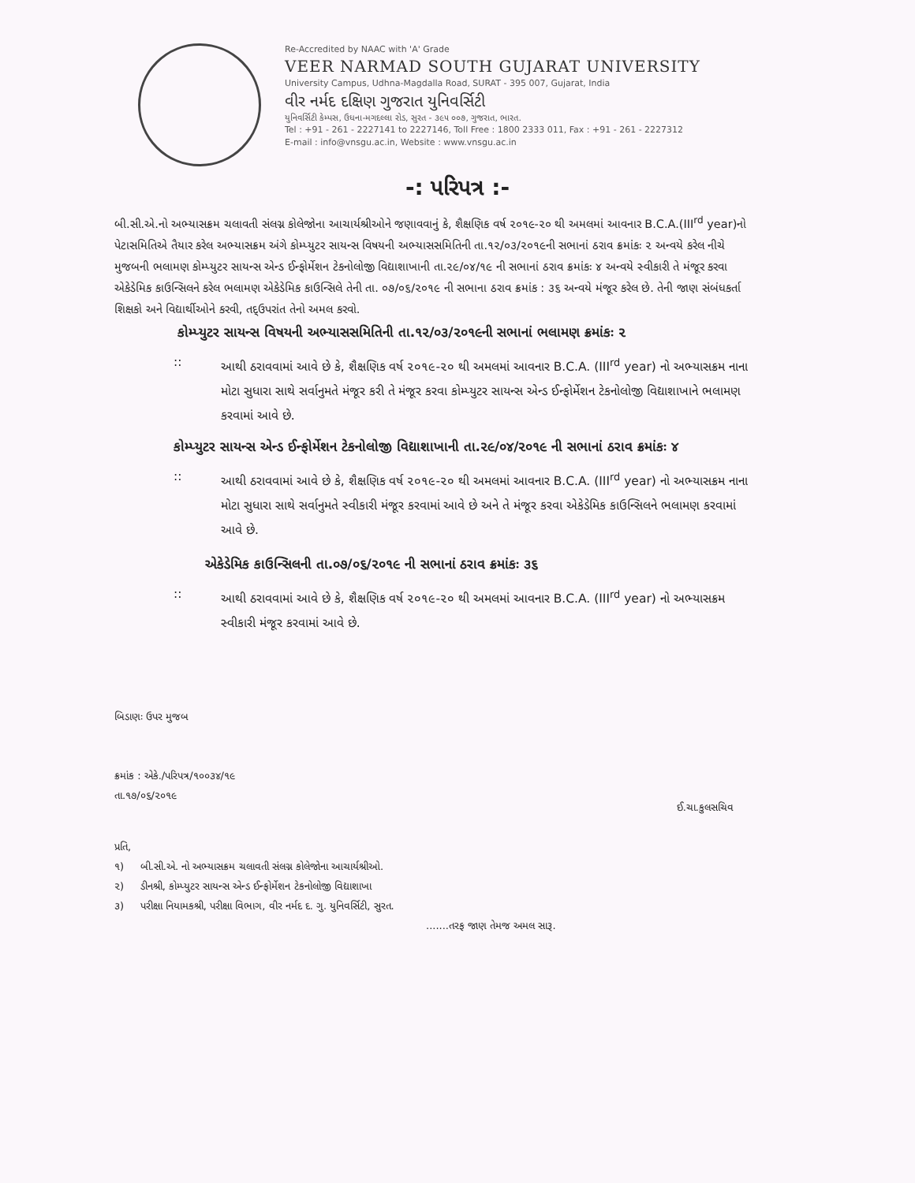Re-Accredited by NAAC with 'A' Grade
VEER NARMAD SOUTH GUJARAT UNIVERSITY
University Campus, Udhna-Magdalla Road, SURAT - 395 007, Gujarat, India
વીર નર્મદ દક્ષિણ ગુજરાત યુનિવર્સિટી
યુનિવર્સિટી કેમ્પસ, ઉધના-મગદલ્લા રોડ, સુરત - ૩૯૫ ૦૦૭, ગુજરાત, ભારત.
Tel : +91 - 261 - 2227141 to 2227146, Toll Free : 1800 2333 011, Fax : +91 - 261 - 2227312
E-mail : info@vnsgu.ac.in, Website : www.vnsgu.ac.in
-: પરિપત્ર :-
બી.સી.એ.નો અભ્યાસક્રમ ચલાવતી સંલગ્ન કોલેજોના આચાર્યશ્રીઓને જણાવવાનું કે, શૈક્ષણિક વર્ષ ૨૦૧૯-૨૦ થી અમલમાં આવનાર B.C.A.(III<sup>rd</sup> year)નો પેટાસમિતિએ તૈયાર કરેલ અભ્યાસક્રમ અંગે કોમ્પ્યુટર સાયન્સ વિષયની અભ્યાસસમિતિની તા.૧૨/૦૩/૨૦૧૯ની સભાનાં ઠરાવ ક્રમાંકઃ ૨ અન્વયે કરેલ નીચે મુજબની ભલામણ કોમ્પ્યુટર સાયન્સ એન્ડ ઈન્ફોર્મેશન ટેકનોલોજી વિદ્યાશાખાની તા.૨૯/૦૪/૧૯ ની સભાનાં ઠરાવ ક્રમાંકઃ ૪ અન્વયે સ્વીકારી તે મંજૂર કરવા એકેડેમિક કાઉન્સિલને કરેલ ભલામણ એકેડેમિક કાઉન્સિલે તેની તા. ૦૭/૦૬/૨૦૧૯ ની સભાના ઠરાવ ક્રમાંક : ૩૬ અન્વયે મંજૂર કરેલ છે. તેની જાણ સંબંધકર્તા શિક્ષકો અને વિદ્યાર્થીઓને કરવી, તદ્ઉપરાંત તેનો અમલ કરવો.
કોમ્પ્યુટર સાયન્સ વિષયની અભ્યાસસમિતિની તા.૧૨/૦૩/૨૦૧૯ની સભાનાં ભલામણ ક્રમાંકઃ ૨
:: આથી ઠરાવવામાં આવે છે કે, શૈક્ષણિક વર્ષ ૨૦૧૯-૨૦ થી અમલમાં આવનાર B.C.A. (III<sup>rd</sup> year) નો અભ્યાસક્રમ નાના મોટા સુધારા સાથે સર્વાનુમતે મંજૂર કરી તે મંજૂર કરવા કોમ્પ્યુટર સાયન્સ એન્ડ ઈન્ફોર્મેશન ટેકનોલોજી વિદ્યાશાખાને ભલામણ કરવામાં આવે છે.
કોમ્પ્યુટર સાયન્સ એન્ડ ઈન્ફોર્મેશન ટેકનોલોજી વિદ્યાશાખાની તા.૨૯/૦૪/૨૦૧૯ ની સભાનાં ઠરાવ ક્રમાંકઃ ૪
:: આથી ઠરાવવામાં આવે છે કે, શૈક્ષણિક વર્ષ ૨૦૧૯-૨૦ થી અમલમાં આવનાર B.C.A. (III<sup>rd</sup> year) નો અભ્યાસક્રમ નાના મોટા સુધારા સાથે સર્વાનુમતે સ્વીકારી મંજૂર કરવામાં આવે છે અને તે મંજૂર કરવા એકેડેમિક કાઉન્સિલને ભલામણ કરવામાં આવે છે.
એકેડેમિક કાઉન્સિલની તા.૦૭/૦૬/૨૦૧૯ ની સભાનાં ઠરાવ ક્રમાંકઃ ૩૬
:: આથી ઠરાવવામાં આવે છે કે, શૈક્ષણિક વર્ષ ૨૦૧૯-૨૦ થી અમલમાં આવનાર B.C.A. (III<sup>rd</sup> year) નો અભ્યાસક્રમ સ્વીકારી મંજૂર કરવામાં આવે છે.
બિડાણઃ ઉપર મુજબ
ક્રમાંક : એકે./પરિપત્ર/૧૦૦૩૪/૧૯
તા.૧૭/૦૬/૨૦૧૯
ઈ.ચા.કુલસચિવ
પ્રતિ,
૧) બી.સી.એ. નો અભ્યાસક્રમ ચલાવતી સંલગ્ન કોલેજોના આચાર્યશ્રીઓ.
૨) ડીનશ્રી, કોમ્પ્યુટર સાયન્સ એન્ડ ઈન્ફોર્મેશન ટેકનોલોજી વિદ્યાશાખા
૩) પરીક્ષા નિયામકશ્રી, પરીક્ષા વિભાગ, વીર નર્મદ દ. ગુ. યુનિવર્સિટી, સુરત.
.......તરફ જાણ તેમજ અમલ સારૂ.